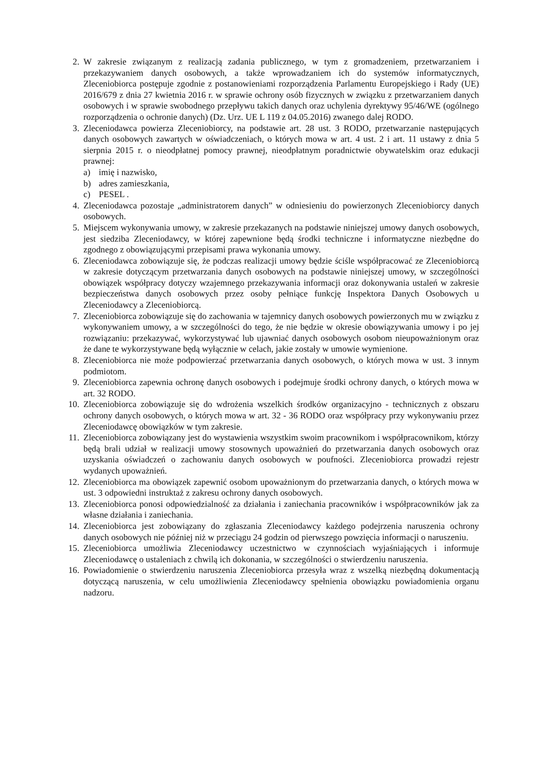2. W zakresie związanym z realizacją zadania publicznego, w tym z gromadzeniem, przetwarzaniem i przekazywaniem danych osobowych, a także wprowadzaniem ich do systemów informatycznych, Zleceniobiorca postępuje zgodnie z postanowieniami rozporządzenia Parlamentu Europejskiego i Rady (UE) 2016/679 z dnia 27 kwietnia 2016 r. w sprawie ochrony osób fizycznych w związku z przetwarzaniem danych osobowych i w sprawie swobodnego przepływu takich danych oraz uchylenia dyrektywy 95/46/WE (ogólnego rozporządzenia o ochronie danych) (Dz. Urz. UE L 119 z 04.05.2016) zwanego dalej RODO.
3. Zleceniodawca powierza Zleceniobiorcy, na podstawie art. 28 ust. 3 RODO, przetwarzanie następujących danych osobowych zawartych w oświadczeniach, o których mowa w art. 4 ust. 2 i art. 11 ustawy z dnia 5 sierpnia 2015 r. o nieodpłatnej pomocy prawnej, nieodpłatnym poradnictwie obywatelskim oraz edukacji prawnej:
a) imię i nazwisko,
b) adres zamieszkania,
c) PESEL .
4. Zleceniodawca pozostaje „administratorem danych” w odniesieniu do powierzonych Zleceniobiorcy danych osobowych.
5. Miejscem wykonywania umowy, w zakresie przekazanych na podstawie niniejszej umowy danych osobowych, jest siedziba Zleceniodawcy, w której zapewnione będą środki techniczne i informatyczne niezbędne do zgodnego z obowiązującymi przepisami prawa wykonania umowy.
6. Zleceniodawca zobowiązuje się, że podczas realizacji umowy będzie ściśle współpracować ze Zleceniobiorcą w zakresie dotyczącym przetwarzania danych osobowych na podstawie niniejszej umowy, w szczególności obowiązek współpracy dotyczy wzajemnego przekazywania informacji oraz dokonywania ustaleń w zakresie bezpieczeństwa danych osobowych przez osoby pełniące funkcję Inspektora Danych Osobowych u Zleceniodawcy a Zleceniobiorcą.
7. Zleceniobiorca zobowiązuje się do zachowania w tajemnicy danych osobowych powierzonych mu w związku z wykonywaniem umowy, a w szczególności do tego, że nie będzie w okresie obowiązywania umowy i po jej rozwiązaniu: przekazywać, wykorzystywać lub ujawniać danych osobowych osobom nieupoważnionym oraz że dane te wykorzystywane będą wyłącznie w celach, jakie zostały w umowie wymienione.
8. Zleceniobiorca nie może podpowierzać przetwarzania danych osobowych, o których mowa w ust. 3 innym podmiotom.
9. Zleceniobiorca zapewnia ochronę danych osobowych i podejmuje środki ochrony danych, o których mowa w art. 32 RODO.
10. Zleceniobiorca zobowiązuje się do wdrożenia wszelkich środków organizacyjno - technicznych z obszaru ochrony danych osobowych, o których mowa w art. 32 - 36 RODO oraz współpracy przy wykonywaniu przez Zleceniodawcę obowiązków w tym zakresie.
11. Zleceniobiorca zobowiązany jest do wystawienia wszystkim swoim pracownikom i współpracownikom, którzy będą brali udział w realizacji umowy stosownych upoważnień do przetwarzania danych osobowych oraz uzyskania oświadczeń o zachowaniu danych osobowych w poufności. Zleceniobiorca prowadzi rejestr wydanych upoważnień.
12. Zleceniobiorca ma obowiązek zapewnić osobom upoważnionym do przetwarzania danych, o których mowa w ust. 3 odpowiedni instruktaż z zakresu ochrony danych osobowych.
13. Zleceniobiorca ponosi odpowiedzialność za działania i zaniechania pracowników i współpracowników jak za własne działania i zaniechania.
14. Zleceniobiorca jest zobowiązany do zgłaszania Zleceniodawcy każdego podejrzenia naruszenia ochrony danych osobowych nie później niż w przeciągu 24 godzin od pierwszego powzięcia informacji o naruszeniu.
15. Zleceniobiorca umożliwia Zleceniodawcy uczestnictwo w czynnościach wyjaśniających i informuje Zleceniodawcę o ustaleniach z chwilą ich dokonania, w szczególności o stwierdzeniu naruszenia.
16. Powiadomienie o stwierdzeniu naruszenia Zleceniobiorca przesyła wraz z wszelką niezbędną dokumentacją dotyczącą naruszenia, w celu umożliwienia Zleceniodawcy spełnienia obowiązku powiadomienia organu nadzoru.